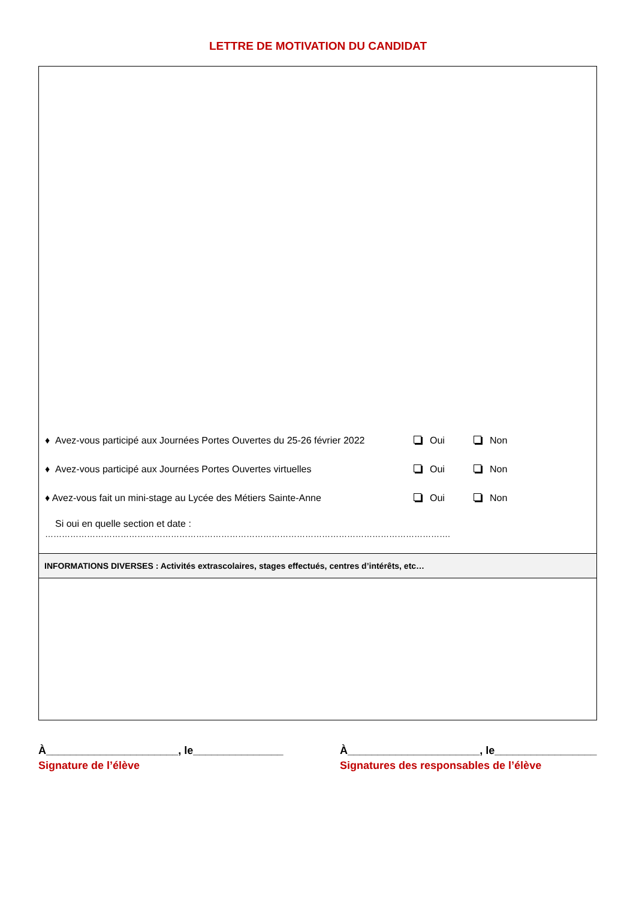LETTRE DE MOTIVATION DU CANDIDAT
♦ Avez-vous participé aux Journées Portes Ouvertes du 25-26 février 2022 Oui Non
♦ Avez-vous participé aux Journées Portes Ouvertes virtuelles Oui Non
♦ Avez-vous fait un mini-stage au Lycée des Métiers Sainte-Anne Oui Non
Si oui en quelle section et date :
……………………………………………………………………………………………………………………………….
INFORMATIONS DIVERSES : Activités extrascolaires, stages effectués, centres d’intérêts, etc…
À______________________, le_______________
Signature de l’élève
À______________________, le_________________
Signatures des responsables de l’élève